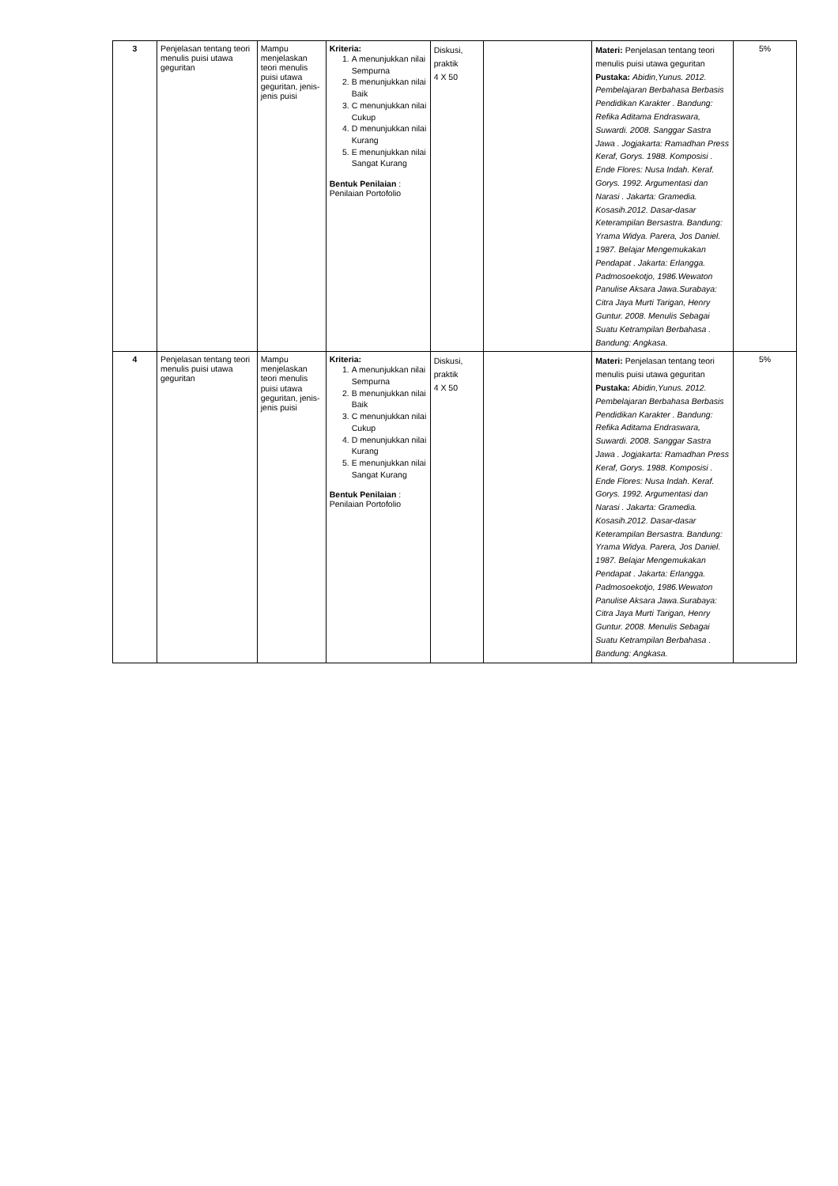| 3 | Penjelasan tentang teori menulis puisi utawa geguritan | Mampu menjelaskan teori menulis puisi utawa geguritan, jenis-jenis puisi | Kriteria: 1. A menunjukkan nilai Sempurna 2. B menunjukkan nilai Baik 3. C menunjukkan nilai Cukup 4. D menunjukkan nilai Kurang 5. E menunjukkan nilai Sangat Kurang Bentuk Penilaian : Penilaian Portofolio | Diskusi, praktik 4 X 50 | | Materi: Penjelasan tentang teori menulis puisi utawa geguritan Pustaka: Abidin,Yunus. 2012. Pembelajaran Berbahasa Berbasis Pendidikan Karakter . Bandung: Refika Aditama Endraswara, Suwardi. 2008. Sanggar Sastra Jawa . Jogjakarta: Ramadhan Press Keraf, Gorys. 1988. Komposisi . Ende Flores: Nusa Indah. Keraf. Gorys. 1992. Argumentasi dan Narasi . Jakarta: Gramedia. Kosasih.2012. Dasar-dasar Keterampilan Bersastra. Bandung: Yrama Widya. Parera, Jos Daniel. 1987. Belajar Mengemukakan Pendapat . Jakarta: Erlangga. Padmosoekotjo, 1986.Wewaton Panulise Aksara Jawa.Surabaya: Citra Jaya Murti Tarigan, Henry Guntur. 2008. Menulis Sebagai Suatu Ketrampilan Berbahasa . Bandung: Angkasa. | 5% |
| 4 | Penjelasan tentang teori menulis puisi utawa geguritan | Mampu menjelaskan teori menulis puisi utawa geguritan, jenis-jenis puisi | Kriteria: 1. A menunjukkan nilai Sempurna 2. B menunjukkan nilai Baik 3. C menunjukkan nilai Cukup 4. D menunjukkan nilai Kurang 5. E menunjukkan nilai Sangat Kurang Bentuk Penilaian : Penilaian Portofolio | Diskusi, praktik 4 X 50 | | Materi: Penjelasan tentang teori menulis puisi utawa geguritan Pustaka: Abidin,Yunus. 2012. Pembelajaran Berbahasa Berbasis Pendidikan Karakter . Bandung: Refika Aditama Endraswara, Suwardi. 2008. Sanggar Sastra Jawa . Jogjakarta: Ramadhan Press Keraf, Gorys. 1988. Komposisi . Ende Flores: Nusa Indah. Keraf. Gorys. 1992. Argumentasi dan Narasi . Jakarta: Gramedia. Kosasih.2012. Dasar-dasar Keterampilan Bersastra. Bandung: Yrama Widya. Parera, Jos Daniel. 1987. Belajar Mengemukakan Pendapat . Jakarta: Erlangga. Padmosoekotjo, 1986.Wewaton Panulise Aksara Jawa.Surabaya: Citra Jaya Murti Tarigan, Henry Guntur. 2008. Menulis Sebagai Suatu Ketrampilan Berbahasa . Bandung: Angkasa. | 5% |